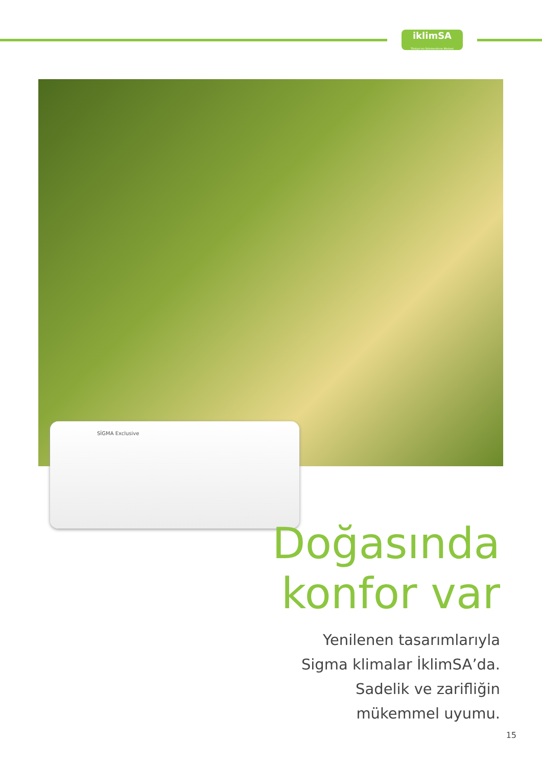iklimSA
Türkiye'nin İklimlendirme Merkezi
SİGMA Exclusive
Doğasında
konfor var
Yenilenen tasarımlarıyla
Sigma klimalar İklimSA’da.
Sadelik ve zarifliğin
mükemmel uyumu.
15